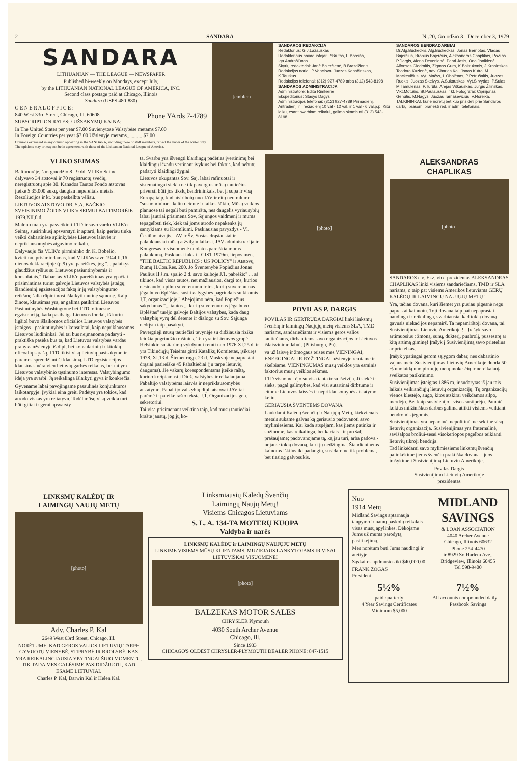2 SANDARA Nr.20, Gruodžio 3 - December 3, 1979
SANDARA
LITHUANIAN — THE LEAGUE — NEWSPAPER
Published bi-weekly on Mondays, except July,
by the LITHUANIAN NATIONAL LEAGUE OF AMERICA, INC.
Second class postage paid at Chicago, Illinois
Sandara (USPS 480-880)
G E N E R A L O F F I C E :
840 West 33rd Street, Chicago, Ill. 60608 Phone YArds 7-4789
SUBSCRIPTION RATES: / UŽSAKYMŲ KAINA:
In The United States per year $7.00 Suvienytose Valstybėse metams $7.00
In Foreign Countries per year $7.00 Užsienyje metams............ $7.00
Opinions expressed in any column appearing in the SANDARA, including those of staff members, reflect the views of the writer only. The opinions may or may not be in agreement with those of the Lithuanian National League of America.
[emblem]
SANDAROS REDAKCIJA
Redaktorius: G.J.Lazauskas
Redaktoriaus pavaduotojai: P.Brutas, E.Boreiša, Ign.Andrašiūnas
Skyrių redaktoriai: Janė Bajerčienė, B.Brazdžionis,
Redakcijos nariai: P.Venclova, Juozas Kapačinskas, K.Tautkus.
Redakcijos telefonai: (312) 927-4789 arba (312) 543-8198
SANDAROS ADMINISTRACIJA
Administratorė: Edita Rimkienė
Ekspeditorius: Stasys Dagys
Administracijos telefonai: (312) 927-4789 Pirmadienį, Antradienį ir Trečiadienį 10 val - 12 val. ir 1 val - 6 val.p.p. Kitu laiku, esant svarbiam reikalui, galima skambinti (312) 543-8198.
SANDAROS BENDRADARBIAI
Dr.Alg.Budreckis, Alg.Budreckas, Jonas Bernotas, Vladas Bajerčius, Bronius Bajerčius, Aleksandras Chaplikas, Povilas P.Dargis, Alena Devenienė, Pearl Jasis, Ona Jonikienė, Alfonsas Giedraitis, Zigmas Gura, K.Baltrukonis, J.Krasinskas, Teodora Kuzienė, adv. Charles Kal, Jonas Kutra, M. Mackevičius, Vyt. Mačys, L.Obolėnas, P.Petrušaitis, Juozas Ruokis, Juozas Skeivys, A.Sukauskas, Vyt.Širvydas, P.Šulas, M.Tamulėnas, P.Turūta, Arejas Vitkauskas, Jurgis Žilinskas, Vikt.Motušis, St.Paulauskas ir kt. Fotografai: Cipriijonas Genutis, M.Nagys, Juozas Tamaševičius, V.Noreika.
TALKININKAI, kurie norėtų bet kuo prisidėti prie Sandaros darbų, prašomi pranešti red. ir adm. telefonais.
VLIKO SEIMAS
Baltimorėje, š.m gruodžio 8 - 9 dd. VLIKo Seime dalyvavo 34 atstovai ir 70 registruotų svečių, neregistruotų apie 30. Kanados Tautos Fondo atstovas įteikė $ 35,000 aukų, daugiau nepereitais metais. Rezoliucijos ir kt. bus paskelbta vėliau.
LIETUVOS ATSTOVO DR. S.A. BAČKIO SVEIKINIMO ŽODIS VLIK'o SEIMUI BALTIMORĖJE 1979.XII.8 d.
Malonu man yra pasveikinti LTD ir savo vardu VLIK'o Seimą, susirinkusį apsvarstyti ir aptarti, kaip geriau tinka veikti dabartinėse aplinkybėse Lietuvos laisvės ir nepriklausomybės atgavimo reikalu.
Dalyvauju čia VLIK'o pirmininko dr. K. Bobelio, kvietimu, prisimindamas, kad VLIK'as savo 1944.II.16 dienos deklaracijoje (p.9) yra pareiškęs, jog "... palaikys glaudžius ryšius su Lietuvos pasiuntinybėmis ir konsulatais." Dabar tas VLIK'o pareiškimas yra ypačiai prisimintinas turint galvoje Lietuvos valstybės įstaigų šiandieninį egzistencijos faktą ir jų valstybingumo reikšmę šalia rūpinimosi išlaikyti tautinę sąmonę. Kaip žinote, klausimas yra, ar galima patikrinti Lietuvos Pasiuntinybės Washingtone bei LTD tolimesnę egzistenciją, kada pasibaigs Lietuvos fondai, iš kurių ligšiol buvo išlaikomos oficialios Lietuvos valstybės įstaigos - pasiuntinybės ir konsulatai, kaip nepriklausomos Lietuvos liudininkai. Jei tai bus neįmanoma padaryti - praktiška pasėka bus ta, kad Lietuvos valstybės vardas pranyks užsienyje iš dipl. bei konsularinių ir kitokių oficoalių sąrašų. LTD tikisi visų lietuvių pasisakymo ir paramos sprendžiant šį klausimą. LTD egzistencijos klausimas nėra vien lietuvių garbės reikalas, bet tai yra Lietuvos valstybinio tęstinumo interesas. Valstybingumo idėja yra svarbi. Ją reikalinga išlaikyti gyva ir konkrečia.
Gyvename labai pavojingame pasaulinės konjunktūros laikotarpyje. Įvykiai eina greit. Padėtys yra tokios, kad atrodo viskas yra reliatyvu. Todėl mūsų visų veikla turi būti giliai ir gerai apsvarsty-
ta. Svarbu yra išvengti klaidingų padėties įvertinimų bei klaidingų išvadų vertinant įvykius bei faktus, kad nebūtų padaryti klaidingi žygiai.
Lietuvos okupantas Sov. Saj. labai rafinuotai ir sistematingai siekia ne tik pavergtus mūsų tautiečius priversti būti jos tikslų bendrininkais, bet ji supa ir visą Europą taip, kad atsiribotų nuo JAV ir eitų neutralumo "susuominimo" keliu detente ir taikos šūkiu. Mūsų veiklos planuose tai negali būti pamiršta, nes daugelis vyriausybių labai jautriai prisimena Sov. Sąjungos vaidmenį ir mums tepagelbsti tiek, kiek tai joms atrodo nepakenks jų santykiams su Kremliumi. Paskiausias pavyzdys - Vl. Česiūno atvejis. JAV ir Šv. Sostas drąsiausiai ir palankiausiai mūsų atžvilgiu laikosi. JAV administracija ir Kongresas ir visuomenė nuolatos pareiškia mums palankumą. Paskiausi faktai - GIST 1979m. liepos mėn. "THE BALTIC REPUBLICS : US POLICY" ir Atstovų Rūmų H.Con.Res. 200. Jo Šventenybė Popiežius Jonas Paulius II š.m. spalio 2 d. savo kalboje J.T. pabrėžė:" ... aš tikiuos, kad visos tautos, net mažiausios, dargi tos, kurios nesinaudoja pilnu suverenumu ir tos, kurių suverenumas jėga buvo išplėštas, susitiks lygybės pagrindais su kitomis J.T. organizacijoje." Abejojimo nėra, kad Popiežius sakydamas "... tautos ... kurių suverenumas jėga buvo išplėštas" turėjo galvoje Baltijos valstybes, kada daug valstybių vyrų dėl detente ir dialogo su Sov. Sąjunga nedrįsta taip pasakyti.
Pavergtieji mūsų tautiečiai tėvynėje su didžiausia rizika leidžia pogrindžio rašinius. Ten yra ir Lietuvos grupė Helsinkio susitarimų vykdymui remti nuo 1976.XI.25 d. ir yra Tikinčiųjų Teisėms ginti Katalikų Komitetas, įsikūręs 1978. XI.13 d. Šiemet rugp. 23 d. Maskvoje nepaprastai drąsiai pasireiškė 45 Pabaltiečiai (ju tarpe lietuvių dauguma). Jie vakarų korespondentams įteikė raštą, kuriuo kreipiamasi į Didž. valstybes ir reikalaujama Pabaltijo valstybėms laisvės ir nepriklausomybės atstatymo. Pabaltijo valstybių dipl. atstovai JAV tai parėmė ir pateike rašto tekstą J.T. Organizacijos gen. sekretoriui.
Tai visa prisimenant veiktina taip, kad mūsų tautiečiai krašte jaustų, jog jų ko-
[photo]
POVILAS P. DARGIS
POVILAS IR GERTRUDA DARGIAI linki linksmų švenčių ir laimingų Naujųjų metų visiems SLA, TMD nariams, sandariečiams ir visiems geros valios tautiečiams, dirbantiems savo organizacijos ir Lietuvos išlaisvinimo labui. (Pittsburgh, Pa).
va už laisvę ir žmogaus teises mes VIENINGAI, ENERGINGAI IR RYŽTINGAI užsienyje remiame ir skelbiame. VIENINGUMAS mūsų veiklos yra esminis faktorius mūsų veiklos sėkmės.
LTD visuomet ėjo su visa tauta ir su išeivija. Ji siekė ir sieks, pagal galimybes, kad visi sutartinai dirbtume ir eitume Lietuvos laisvės ir nepriklausomybės atstatymo keliu.
GERIAUSIA ŠVENTĖMS DOVANA
Laukdami Kalėdų švenčių ir Naujųjų Metų, kiekvienais metais sukame galvas ką geriausio padovanoti savo mylimiesiems. Kai kada atspėjam, kas jiems patinka ir sužinome, kas reikalinga, bet kartais - ir pro šalį prašaujame; padovanojame tą, ką jau turi, arba padova - nojame tokią dovaną, kuri jų nedžiugina. Šiandieninėms kainoms iškilus iki padangių, susidaro ne tik problema, bet tiesiog galvosūkis.
ALEKSANDRAS
CHAPLIKAS
[photo]
SANDAROS c.v. Ekz. vice-prezidentas ALEKSANDRAS CHAPLIKAS linki visiems sandariečiams, TMD ir SLA nariams, o taip pat visiems Amerikos lietuviams GERŲ KALĖDŲ IR LAIMINGŲ NAUJŲJŲ METŲ !
Yra, tačiau dovana, kuri šiemet yra pusiau pigesnė negu paprastai kainuotų. Toji dovana taip pat nepaprastai naudinga ir reikalinga, svarbiausia, kad tokią dovaną gavusis niekad jos nepamirš. Ta nepamirštoji dovana, tai Susivienijimas Lietuvių Amerikoje ! - Įrašyk savo artimuosius : žmoną, sūnų, dukterį, pusbrolį, pusseserę ar kitą artimą giminę! Įrašyk į Susivienijimą savo prietelius ar prietelkas.
Įrašyk ypatingai gerom sąlygom dabar, nes dabartinio vajaus metu Susivienijimas Lietuvių Amerikoje duoda 50 % nuolaidą nuo pirmųjų metų mokesčių ir nereikalauja sveikatos patikrinimo.
Susivienijimas įsteigtas 1886 m. ir sudarytas iš jau tais laikais veikiančiųjų lietuvių organizacijų. Tų organizacijų vienos klestėjo, augo, kitos atskirai veikdamos silpo, merdėjo. Bet kaip susivienijo - visos sustiprėjo. Pamatė kokius milžiniškus darbus galima atlikti visiems veikiant bendromis jėgomis.
Susivienijimas yra nepartinė, nepolitinė, ne sektinė visų lietuvių organizacija. Susivienijimas yra fraternalinė, savišalpos broliui-sesei visokeriopos pagelbos teikianti lietuvių tikroji bendrija.
Tad linkėdami savo mylimiesiems linksmų švenčių palinkėkime jiems švenčių praktiška dovana - juos įrašykime į Susivienijimą Lietuvių Amerikoje.
Povilas Dargis
Susivienijimo Lietuvių Amerikoje
prezidentas
LINKSMŲ KALĖDŲ IR
LAIMINGŲ NAUJŲ METŲ
[photo]
Adv. Charles P. Kal
2649 West 63rd Street, Chicago, Ill.
NORĖTUME, KAD GEROS VALIOS LIETUVIŲ TARPE GYVUOTŲ VIENYBĖ, STIPRYBĖ IR BROLYBĖ, KAS YRA REIKALINGIAUSIA YPATINGAI ŠIUO MOMENTU. TIK TADA MES GALĖSIME PASIDIDŽIUOTI, KAD ESAME LIETUVIAI.
Charles P. Kal, Darwin Kal ir Helen Kal.
Linksmiausių Kalėdų Švenčių
Laimingų Naujų Metų!
Visiems Chicagos Lietuviams
S. L. A. 134-TA MOTERŲ KUOPA
Valdyba ir narės
LINKSMŲ KALĖDŲ ir LAIMINGŲ NAUJŲJŲ METŲ
LINKIME VISIEMS MŪSŲ KLIENTAMS, MUZIEJAUS LANKYTOJAMS IR VISAI LIETUVIŠKAI VISUOMENEI
[photo]
BALZEKAS MOTOR SALES
CHRYSLER Plymouth
4030 South Archer Avenue
Chicago, Ill.
Since 1933
CHICAGO'S OLDEST CHRYSLER-PLYMOUTH DEALER PHONE: 847-1515
Nuo
1914 Metų
Midland Savings aptarnauja taupymo ir namų paskolų reikalais visas mūsų apylinkes. Dėkojame Jums už mums parodytą pasitikėjimą.
Mes norėtum būti Jums naudingi ir ateityje
Sąskaitos apdraustos iki $40,000.00
FRANK ZOGAS
President
MIDLAND SAVINGS
& LOAN ASSOCIATION
4040 Archer Avenue
Chicago, Illinois 60632
Phone 254-4470
ir 8929 So Harlem Ave.,
Bridgeview, Illinois 60455
Tel 598-9400
5½%
paid quarterly
4 Year Savings Certificates
Minimum $5,000
7½%
All accounts compounded daily — Passbook Savings